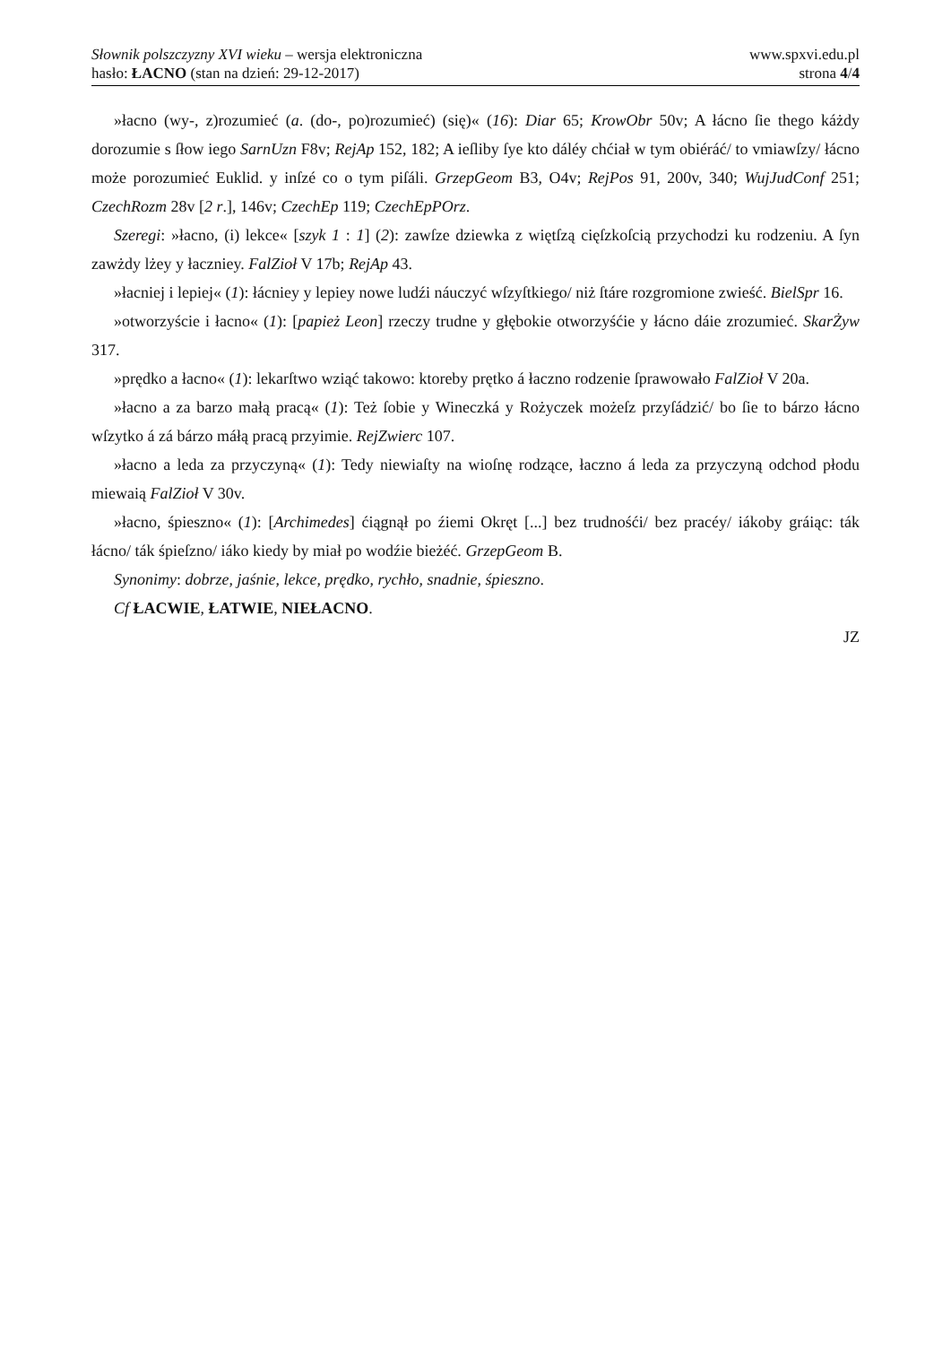Słownik polszczyzny XVI wieku – wersja elektroniczna
hasło: ŁACNO (stan na dzień: 29-12-2017)
www.spxvi.edu.pl
strona 4/4
»łacno (wy-, z)rozumieć (a. (do-, po)rozumieć) (się)« (16): Diar 65; KrowObr 50v; A łácno ſie thego káżdy dorozumie s ſłow iego SarnUzn F8v; RejAp 152, 182; A ieſliby ſye kto dáléy chćiał w tym obiéráć/ to vmiawſzy/ łácno może porozumieć Euklid. y inſzé co o tym piſáli. GrzepGeom B3, O4v; RejPos 91, 200v, 340; WujJudConf 251; CzechRozm 28v [2 r.], 146v; CzechEp 119; CzechEpPOrz.
Szeregi: »łacno, (i) lekce« [szyk 1 : 1] (2): zawſze dziewka z więtſzą cięſzkoſcią przychodzi ku rodzeniu. A ſyn zawżdy lżey y łaczniey. FalZioł V 17b; RejAp 43.
»łacniej i lepiej« (1): łácniey y lepiey nowe ludźi náuczyć wſzyſtkiego/ niż ſtáre rozgromione zwieść. BielSpr 16.
»otworzyście i łacno« (1): [papież Leon] rzeczy trudne y głębokie otworzyśćie y łácno dáie zrozumieć. SkarŻyw 317.
»prędko a łacno« (1): lekarſtwo wziąć takowo: ktoreby prętko á łaczno rodzenie ſprawowało FalZioł V 20a.
»łacno a za barzo małą pracą« (1): Też ſobie y Wineczká y Rożyczek możeſz przyſádzić/ bo ſie to bárzo łácno wſzytko á zá bárzo máłą pracą przyimie. RejZwierc 107.
»łacno a leda za przyczyną« (1): Tedy niewiaſty na wioſnę rodzące, łaczno á leda za przyczyną odchod płodu miewaią FalZioł V 30v.
»łacno, śpieszno« (1): [Archimedes] ćiągnął po źiemi Okręt [...] bez trudnośći/ bez pracéy/ iákoby gráiąc: ták łácno/ ták śpieſzno/ iáko kiedy by miał po wodźie bieżéć. GrzepGeom B.
Synonimy: dobrze, jaśnie, lekce, prędko, rychło, snadnie, śpieszno.
Cf ŁACWIE, ŁATWIE, NIEŁACNO.
JZ